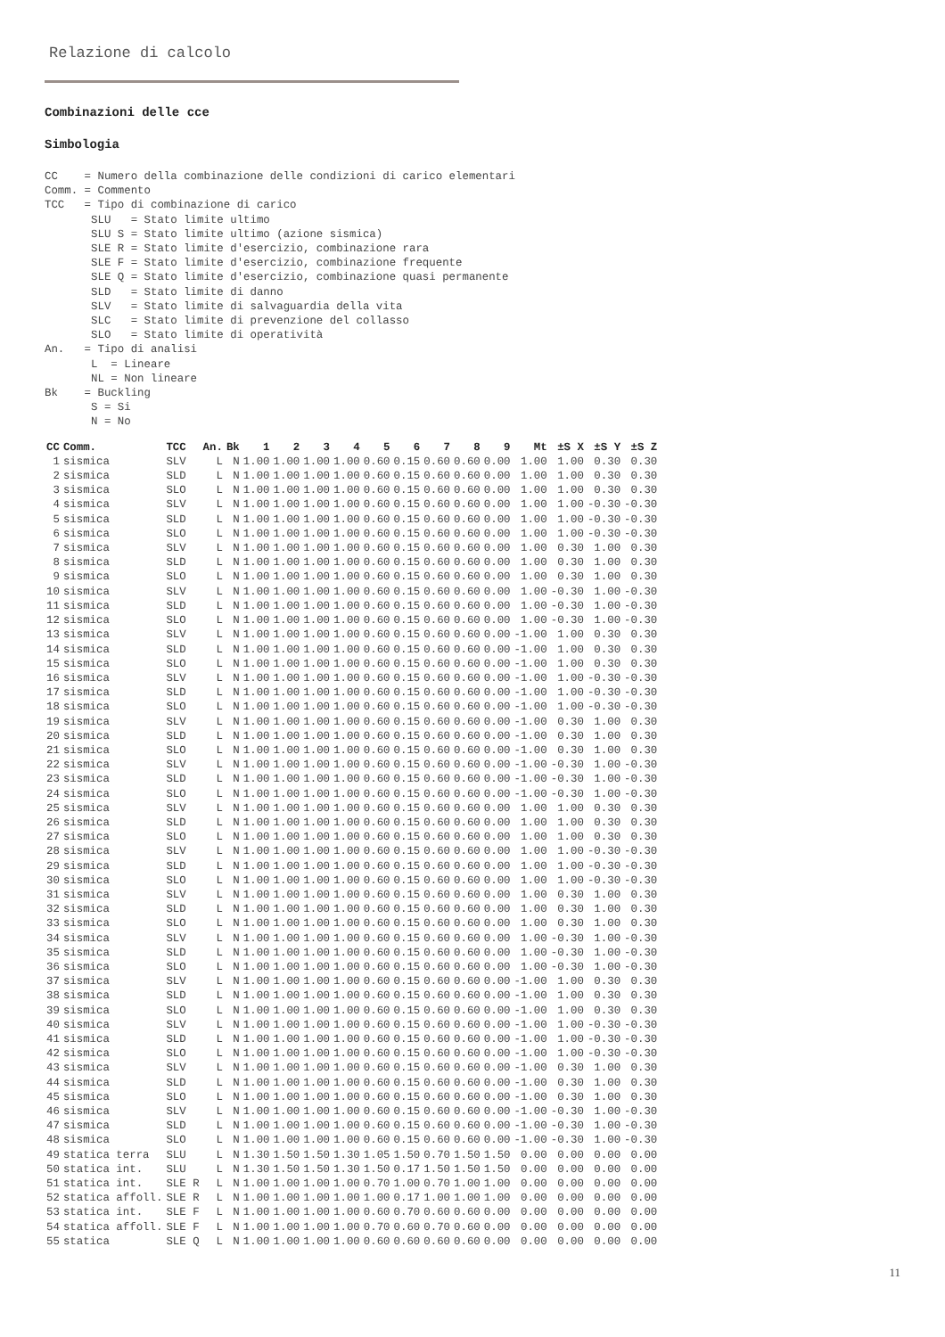Relazione di calcolo
Combinazioni delle cce
Simbologia
CC    = Numero della combinazione delle condizioni di carico elementari
Comm. = Commento
TCC   = Tipo di combinazione di carico
       SLU   = Stato limite ultimo
       SLU S = Stato limite ultimo (azione sismica)
       SLE R = Stato limite d'esercizio, combinazione rara
       SLE F = Stato limite d'esercizio, combinazione frequente
       SLE Q = Stato limite d'esercizio, combinazione quasi permanente
       SLD   = Stato limite di danno
       SLV   = Stato limite di salvaguardia della vita
       SLC   = Stato limite di prevenzione del collasso
       SLO   = Stato limite di operatività
An.   = Tipo di analisi
       L  = Lineare
       NL = Non lineare
Bk    = Buckling
       S = Si
       N = No
| CC | Comm. | TCC | An. | Bk | 1 | 2 | 3 | 4 | 5 | 6 | 7 | 8 | 9 | Mt | ±S X | ±S Y | ±S Z |
| --- | --- | --- | --- | --- | --- | --- | --- | --- | --- | --- | --- | --- | --- | --- | --- | --- | --- |
| 1 | sismica | SLV | L | N | 1.00 | 1.00 | 1.00 | 1.00 | 0.60 | 0.15 | 0.60 | 0.60 | 0.00 | 1.00 | 1.00 | 0.30 | 0.30 |
| 2 | sismica | SLD | L | N | 1.00 | 1.00 | 1.00 | 1.00 | 0.60 | 0.15 | 0.60 | 0.60 | 0.00 | 1.00 | 1.00 | 0.30 | 0.30 |
| 3 | sismica | SLO | L | N | 1.00 | 1.00 | 1.00 | 1.00 | 0.60 | 0.15 | 0.60 | 0.60 | 0.00 | 1.00 | 1.00 | 0.30 | 0.30 |
| 4 | sismica | SLV | L | N | 1.00 | 1.00 | 1.00 | 1.00 | 0.60 | 0.15 | 0.60 | 0.60 | 0.00 | 1.00 | 1.00 | -0.30 | -0.30 |
| 5 | sismica | SLD | L | N | 1.00 | 1.00 | 1.00 | 1.00 | 0.60 | 0.15 | 0.60 | 0.60 | 0.00 | 1.00 | 1.00 | -0.30 | -0.30 |
| 6 | sismica | SLO | L | N | 1.00 | 1.00 | 1.00 | 1.00 | 0.60 | 0.15 | 0.60 | 0.60 | 0.00 | 1.00 | 1.00 | -0.30 | -0.30 |
| 7 | sismica | SLV | L | N | 1.00 | 1.00 | 1.00 | 1.00 | 0.60 | 0.15 | 0.60 | 0.60 | 0.00 | 1.00 | 0.30 | 1.00 | 0.30 |
| 8 | sismica | SLD | L | N | 1.00 | 1.00 | 1.00 | 1.00 | 0.60 | 0.15 | 0.60 | 0.60 | 0.00 | 1.00 | 0.30 | 1.00 | 0.30 |
| 9 | sismica | SLO | L | N | 1.00 | 1.00 | 1.00 | 1.00 | 0.60 | 0.15 | 0.60 | 0.60 | 0.00 | 1.00 | 0.30 | 1.00 | 0.30 |
| 10 | sismica | SLV | L | N | 1.00 | 1.00 | 1.00 | 1.00 | 0.60 | 0.15 | 0.60 | 0.60 | 0.00 | 1.00 | -0.30 | 1.00 | -0.30 |
| 11 | sismica | SLD | L | N | 1.00 | 1.00 | 1.00 | 1.00 | 0.60 | 0.15 | 0.60 | 0.60 | 0.00 | 1.00 | -0.30 | 1.00 | -0.30 |
| 12 | sismica | SLO | L | N | 1.00 | 1.00 | 1.00 | 1.00 | 0.60 | 0.15 | 0.60 | 0.60 | 0.00 | 1.00 | -0.30 | 1.00 | -0.30 |
| 13 | sismica | SLV | L | N | 1.00 | 1.00 | 1.00 | 1.00 | 0.60 | 0.15 | 0.60 | 0.60 | 0.00 | -1.00 | 1.00 | 0.30 | 0.30 |
| 14 | sismica | SLD | L | N | 1.00 | 1.00 | 1.00 | 1.00 | 0.60 | 0.15 | 0.60 | 0.60 | 0.00 | -1.00 | 1.00 | 0.30 | 0.30 |
| 15 | sismica | SLO | L | N | 1.00 | 1.00 | 1.00 | 1.00 | 0.60 | 0.15 | 0.60 | 0.60 | 0.00 | -1.00 | 1.00 | 0.30 | 0.30 |
| 16 | sismica | SLV | L | N | 1.00 | 1.00 | 1.00 | 1.00 | 0.60 | 0.15 | 0.60 | 0.60 | 0.00 | -1.00 | 1.00 | -0.30 | -0.30 |
| 17 | sismica | SLD | L | N | 1.00 | 1.00 | 1.00 | 1.00 | 0.60 | 0.15 | 0.60 | 0.60 | 0.00 | -1.00 | 1.00 | -0.30 | -0.30 |
| 18 | sismica | SLO | L | N | 1.00 | 1.00 | 1.00 | 1.00 | 0.60 | 0.15 | 0.60 | 0.60 | 0.00 | -1.00 | 1.00 | -0.30 | -0.30 |
| 19 | sismica | SLV | L | N | 1.00 | 1.00 | 1.00 | 1.00 | 0.60 | 0.15 | 0.60 | 0.60 | 0.00 | -1.00 | 0.30 | 1.00 | 0.30 |
| 20 | sismica | SLD | L | N | 1.00 | 1.00 | 1.00 | 1.00 | 0.60 | 0.15 | 0.60 | 0.60 | 0.00 | -1.00 | 0.30 | 1.00 | 0.30 |
| 21 | sismica | SLO | L | N | 1.00 | 1.00 | 1.00 | 1.00 | 0.60 | 0.15 | 0.60 | 0.60 | 0.00 | -1.00 | 0.30 | 1.00 | 0.30 |
| 22 | sismica | SLV | L | N | 1.00 | 1.00 | 1.00 | 1.00 | 0.60 | 0.15 | 0.60 | 0.60 | 0.00 | -1.00 | -0.30 | 1.00 | -0.30 |
| 23 | sismica | SLD | L | N | 1.00 | 1.00 | 1.00 | 1.00 | 0.60 | 0.15 | 0.60 | 0.60 | 0.00 | -1.00 | -0.30 | 1.00 | -0.30 |
| 24 | sismica | SLO | L | N | 1.00 | 1.00 | 1.00 | 1.00 | 0.60 | 0.15 | 0.60 | 0.60 | 0.00 | -1.00 | -0.30 | 1.00 | -0.30 |
| 25 | sismica | SLV | L | N | 1.00 | 1.00 | 1.00 | 1.00 | 0.60 | 0.15 | 0.60 | 0.60 | 0.00 | 1.00 | 1.00 | 0.30 | 0.30 |
| 26 | sismica | SLD | L | N | 1.00 | 1.00 | 1.00 | 1.00 | 0.60 | 0.15 | 0.60 | 0.60 | 0.00 | 1.00 | 1.00 | 0.30 | 0.30 |
| 27 | sismica | SLO | L | N | 1.00 | 1.00 | 1.00 | 1.00 | 0.60 | 0.15 | 0.60 | 0.60 | 0.00 | 1.00 | 1.00 | 0.30 | 0.30 |
| 28 | sismica | SLV | L | N | 1.00 | 1.00 | 1.00 | 1.00 | 0.60 | 0.15 | 0.60 | 0.60 | 0.00 | 1.00 | 1.00 | -0.30 | -0.30 |
| 29 | sismica | SLD | L | N | 1.00 | 1.00 | 1.00 | 1.00 | 0.60 | 0.15 | 0.60 | 0.60 | 0.00 | 1.00 | 1.00 | -0.30 | -0.30 |
| 30 | sismica | SLO | L | N | 1.00 | 1.00 | 1.00 | 1.00 | 0.60 | 0.15 | 0.60 | 0.60 | 0.00 | 1.00 | 1.00 | -0.30 | -0.30 |
| 31 | sismica | SLV | L | N | 1.00 | 1.00 | 1.00 | 1.00 | 0.60 | 0.15 | 0.60 | 0.60 | 0.00 | 1.00 | 0.30 | 1.00 | 0.30 |
| 32 | sismica | SLD | L | N | 1.00 | 1.00 | 1.00 | 1.00 | 0.60 | 0.15 | 0.60 | 0.60 | 0.00 | 1.00 | 0.30 | 1.00 | 0.30 |
| 33 | sismica | SLO | L | N | 1.00 | 1.00 | 1.00 | 1.00 | 0.60 | 0.15 | 0.60 | 0.60 | 0.00 | 1.00 | 0.30 | 1.00 | 0.30 |
| 34 | sismica | SLV | L | N | 1.00 | 1.00 | 1.00 | 1.00 | 0.60 | 0.15 | 0.60 | 0.60 | 0.00 | 1.00 | -0.30 | 1.00 | -0.30 |
| 35 | sismica | SLD | L | N | 1.00 | 1.00 | 1.00 | 1.00 | 0.60 | 0.15 | 0.60 | 0.60 | 0.00 | 1.00 | -0.30 | 1.00 | -0.30 |
| 36 | sismica | SLO | L | N | 1.00 | 1.00 | 1.00 | 1.00 | 0.60 | 0.15 | 0.60 | 0.60 | 0.00 | 1.00 | -0.30 | 1.00 | -0.30 |
| 37 | sismica | SLV | L | N | 1.00 | 1.00 | 1.00 | 1.00 | 0.60 | 0.15 | 0.60 | 0.60 | 0.00 | -1.00 | 1.00 | 0.30 | 0.30 |
| 38 | sismica | SLD | L | N | 1.00 | 1.00 | 1.00 | 1.00 | 0.60 | 0.15 | 0.60 | 0.60 | 0.00 | -1.00 | 1.00 | 0.30 | 0.30 |
| 39 | sismica | SLO | L | N | 1.00 | 1.00 | 1.00 | 1.00 | 0.60 | 0.15 | 0.60 | 0.60 | 0.00 | -1.00 | 1.00 | 0.30 | 0.30 |
| 40 | sismica | SLV | L | N | 1.00 | 1.00 | 1.00 | 1.00 | 0.60 | 0.15 | 0.60 | 0.60 | 0.00 | -1.00 | 1.00 | -0.30 | -0.30 |
| 41 | sismica | SLD | L | N | 1.00 | 1.00 | 1.00 | 1.00 | 0.60 | 0.15 | 0.60 | 0.60 | 0.00 | -1.00 | 1.00 | -0.30 | -0.30 |
| 42 | sismica | SLO | L | N | 1.00 | 1.00 | 1.00 | 1.00 | 0.60 | 0.15 | 0.60 | 0.60 | 0.00 | -1.00 | 1.00 | -0.30 | -0.30 |
| 43 | sismica | SLV | L | N | 1.00 | 1.00 | 1.00 | 1.00 | 0.60 | 0.15 | 0.60 | 0.60 | 0.00 | -1.00 | 0.30 | 1.00 | 0.30 |
| 44 | sismica | SLD | L | N | 1.00 | 1.00 | 1.00 | 1.00 | 0.60 | 0.15 | 0.60 | 0.60 | 0.00 | -1.00 | 0.30 | 1.00 | 0.30 |
| 45 | sismica | SLO | L | N | 1.00 | 1.00 | 1.00 | 1.00 | 0.60 | 0.15 | 0.60 | 0.60 | 0.00 | -1.00 | 0.30 | 1.00 | 0.30 |
| 46 | sismica | SLV | L | N | 1.00 | 1.00 | 1.00 | 1.00 | 0.60 | 0.15 | 0.60 | 0.60 | 0.00 | -1.00 | -0.30 | 1.00 | -0.30 |
| 47 | sismica | SLD | L | N | 1.00 | 1.00 | 1.00 | 1.00 | 0.60 | 0.15 | 0.60 | 0.60 | 0.00 | -1.00 | -0.30 | 1.00 | -0.30 |
| 48 | sismica | SLO | L | N | 1.00 | 1.00 | 1.00 | 1.00 | 0.60 | 0.15 | 0.60 | 0.60 | 0.00 | -1.00 | -0.30 | 1.00 | -0.30 |
| 49 | statica terra | SLU | L | N | 1.30 | 1.50 | 1.50 | 1.30 | 1.05 | 1.50 | 0.70 | 1.50 | 1.50 | 0.00 | 0.00 | 0.00 | 0.00 |
| 50 | statica int. | SLU | L | N | 1.30 | 1.50 | 1.50 | 1.30 | 1.50 | 0.17 | 1.50 | 1.50 | 1.50 | 0.00 | 0.00 | 0.00 | 0.00 |
| 51 | statica int. | SLE R | L | N | 1.00 | 1.00 | 1.00 | 1.00 | 0.70 | 1.00 | 0.70 | 1.00 | 1.00 | 0.00 | 0.00 | 0.00 | 0.00 |
| 52 | statica affoll. | SLE R | L | N | 1.00 | 1.00 | 1.00 | 1.00 | 1.00 | 0.17 | 1.00 | 1.00 | 1.00 | 0.00 | 0.00 | 0.00 | 0.00 |
| 53 | statica int. | SLE F | L | N | 1.00 | 1.00 | 1.00 | 1.00 | 0.60 | 0.70 | 0.60 | 0.60 | 0.00 | 0.00 | 0.00 | 0.00 | 0.00 |
| 54 | statica affoll. | SLE F | L | N | 1.00 | 1.00 | 1.00 | 1.00 | 0.70 | 0.60 | 0.70 | 0.60 | 0.00 | 0.00 | 0.00 | 0.00 | 0.00 |
| 55 | statica | SLE Q | L | N | 1.00 | 1.00 | 1.00 | 1.00 | 0.60 | 0.60 | 0.60 | 0.60 | 0.00 | 0.00 | 0.00 | 0.00 | 0.00 |
11